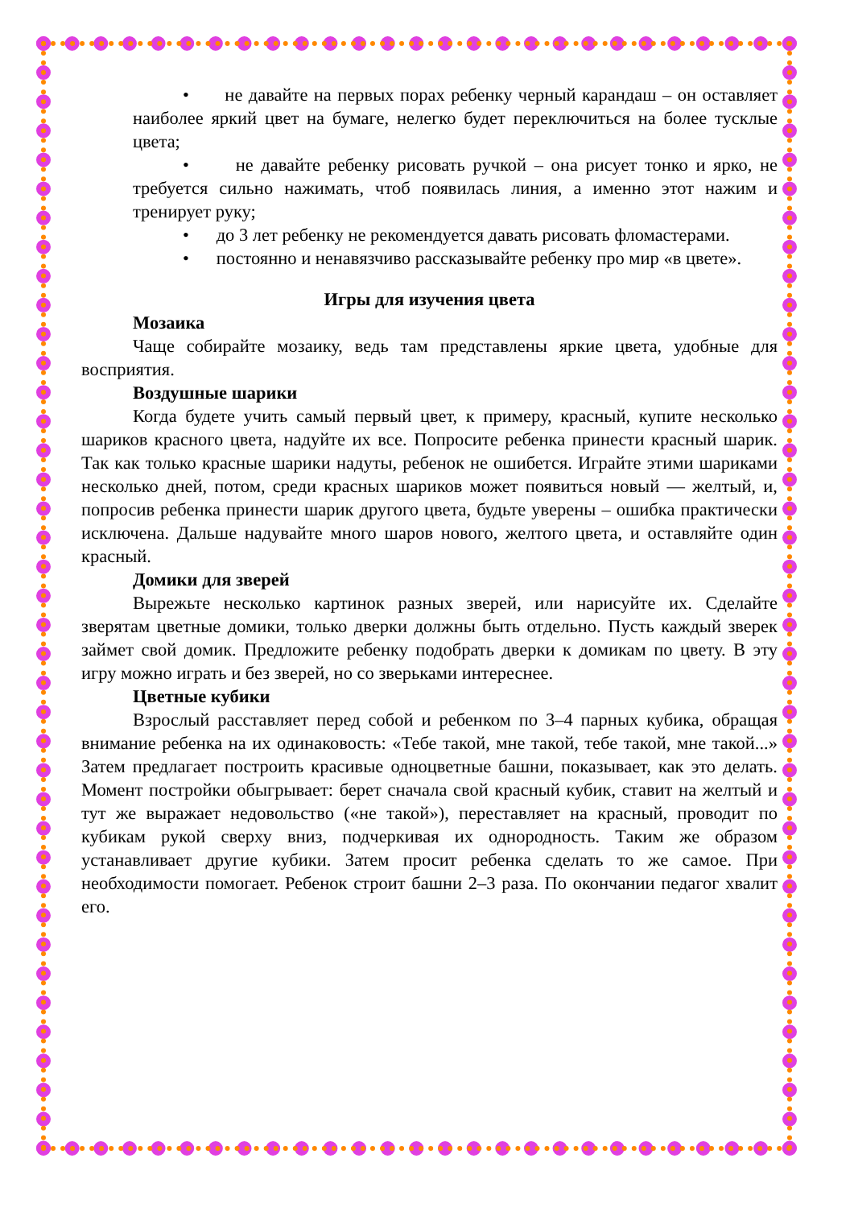• не давайте на первых порах ребенку черный карандаш – он оставляет наиболее яркий цвет на бумаге, нелегко будет переключиться на более тусклые цвета;
• не давайте ребенку рисовать ручкой – она рисует тонко и ярко, не требуется сильно нажимать, чтоб появилась линия, а именно этот нажим и тренирует руку;
• до 3 лет ребенку не рекомендуется давать рисовать фломастерами.
• постоянно и ненавязчиво рассказывайте ребенку про мир «в цвете».
Игры для изучения цвета
Мозаика
Чаще собирайте мозаику, ведь там представлены яркие цвета, удобные для восприятия.
Воздушные шарики
Когда будете учить самый первый цвет, к примеру, красный, купите несколько шариков красного цвета, надуйте их все. Попросите ребенка принести красный шарик. Так как только красные шарики надуты, ребенок не ошибется. Играйте этими шариками несколько дней, потом, среди красных шариков может появиться новый — желтый, и, попросив ребенка принести шарик другого цвета, будьте уверены – ошибка практически исключена. Дальше надувайте много шаров нового, желтого цвета, и оставляйте один красный.
Домики для зверей
Вырежьте несколько картинок разных зверей, или нарисуйте их. Сделайте зверятам цветные домики, только дверки должны быть отдельно. Пусть каждый зверек займет свой домик. Предложите ребенку подобрать дверки к домикам по цвету. В эту игру можно играть и без зверей, но со зверьками интереснее.
Цветные кубики
Взрослый расставляет перед собой и ребенком по 3–4 парных кубика, обращая внимание ребенка на их одинаковость: «Тебе такой, мне такой, тебе такой, мне такой...» Затем предлагает построить красивые одноцветные башни, показывает, как это делать. Момент постройки обыгрывает: берет сначала свой красный кубик, ставит на желтый и тут же выражает недовольство («не такой»), переставляет на красный, проводит по кубикам рукой сверху вниз, подчеркивая их однородность. Таким же образом устанавливает другие кубики. Затем просит ребенка сделать то же самое. При необходимости помогает. Ребенок строит башни 2–3 раза. По окончании педагог хвалит его.